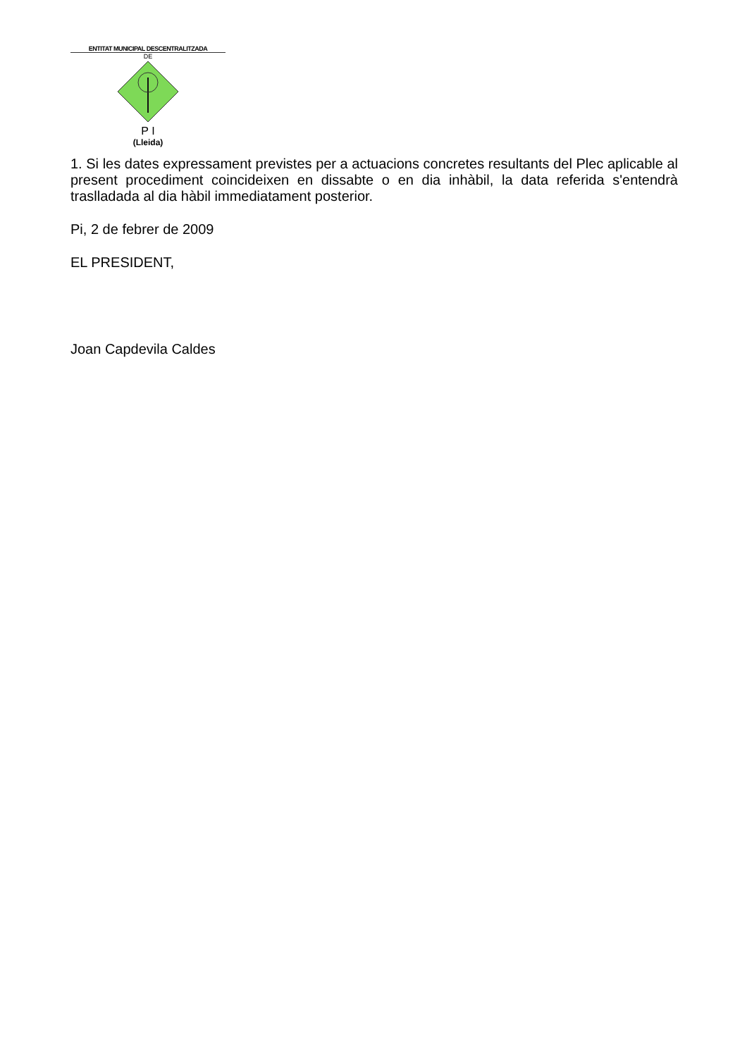ENTITAT MUNICIPAL DESCENTRALITZADA
DE
P I
(Lleida)
1. Si les dates expressament previstes per a actuacions concretes resultants del Plec aplicable al present procediment coincideixen en dissabte o en dia inhàbil, la data referida s'entendrà traslladada al dia hàbil immediatament posterior.
Pi, 2 de febrer de 2009
EL PRESIDENT,
Joan Capdevila Caldes